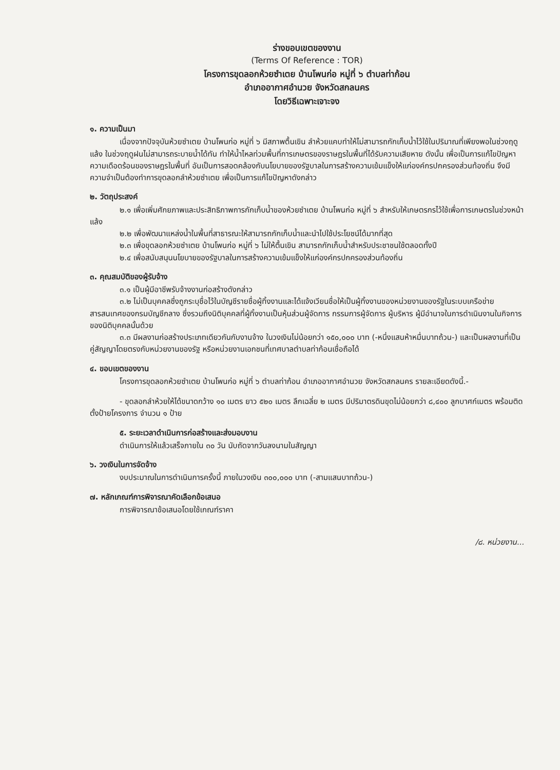ร่างขอบเขตของงาน
(Terms Of Reference : TOR)
โครงการขุดลอกห้วยซำเตย บ้านโพนก่อ หมู่ที่ ๖ ตำบลท่าก้อน
อำเภออากาศอำนวย จังหวัดสกลนคร
โดยวิธีเฉพาะเจาะจง
๑. ความเป็นมา
เนื่องจากปัจจุบันห้วยซำเตย บ้านโพนก่อ หมู่ที่ ๖ มีสภาพตื้นเขิน ลำห้วยแคบทำให้ไม่สามารถกักเก็บน้ำไว้ใช้ในปริมาณที่เพียงพอในช่วงฤดูแล้ง ในช่วงฤดูฝนไม่สามารถระบายน้ำได้ทัน ทำให้น้ำไหลท่วมพื้นที่การเกษตรของราษฎรในพื้นที่ได้รับความเสียหาย ดังนั้น เพื่อเป็นการแก้ไขปัญหาความเดือดร้อนของราษฎรในพื้นที่ อันเป็นการสอดคล้องกับนโยบายของรัฐบาลในการสร้างความเข้มแข็งให้แก่องค์กรปกครองส่วนท้องถิ่น จึงมีความจำเป็นต้องทำการขุดลอกลำห้วยซำเตย เพื่อเป็นการแก้ไขปัญหาดังกล่าว
๒. วัตถุประสงค์
๒.๑ เพื่อเพิ่มศักยภาพและประสิทธิภาพการกักเก็บน้ำของห้วยซำเตย บ้านโพนก่อ หมู่ที่ ๖ สำหรับให้เกษตรกรไว้ใช้เพื่อการเกษตรในช่วงหน้าแล้ง
๒.๒ เพื่อพัฒนาแหล่งน้ำในพื้นที่สาธารณะให้สามารถกักเก็บน้ำและนำไปใช้ประโยชน์ได้มากที่สุด
๒.๓ เพื่อขุดลอกห้วยซำเตย บ้านโพนก่อ หมู่ที่ ๖ ไม่ให้ตื้นเขิน สามารถกักเก็บน้ำสำหรับประชาชนใช้ตลอดทั้งปี
๒.๔ เพื่อสนับสนุนนโยบายของรัฐบาลในการสร้างความเข้มแข็งให้แก่องค์กรปกครองส่วนท้องถิ่น
๓. คุณสมบัติของผู้รับจ้าง
๓.๑ เป็นผู้มีอาชีพรับจ้างงานก่อสร้างดังกล่าว
๓.๒ ไม่เป็นบุคคลซึ่งถูกระบุชื่อไว้ในบัญชีรายชื่อผู้ทิ้งงานและได้แจ้งเวียนชื่อให้เป็นผู้ทิ้งงานของหน่วยงานของรัฐในระบบเครือข่ายสารสนเทศของกรมบัญชีกลาง ซึ่งรวมถึงนิติบุคคลที่ผู้ทิ้งงานเป็นหุ้นส่วนผู้จัดการ กรรมการผู้จัดการ ผู้บริหาร ผู้มีอำนาจในการดำเนินงานในกิจการของนิติบุคคลนั้นด้วย
๓.๓ มีผลงานก่อสร้างประเภทเดียวกันกับงานจ้าง ในวงเงินไม่น้อยกว่า ๑๕๐,๐๐๐ บาท (-หนึ่งแสนห้าหมื่นบาทถ้วน-) และเป็นผลงานที่เป็นคู่สัญญาโดยตรงกับหน่วยงานของรัฐ หรือหน่วยงานเอกชนที่เทศบาลตำบลท่าก้อนเชื่อถือได้
๔. ขอบเขตของงาน
โครงการขุดลอกห้วยซำเตย บ้านโพนก่อ หมู่ที่ ๖ ตำบลท่าก้อน อำเภออากาศอำนวย จังหวัดสกลนคร รายละเอียดดังนี้.-
- ขุดลอกลำห้วยให้ได้ขนาดกว้าง ๑๐ เมตร ยาว ๕๒๐ เมตร ลึกเฉลี่ย ๒ เมตร มีปริมาตรดินขุดไม่น้อยกว่า ๘,๔๐๐ ลูกบาศก์เมตร พร้อมติดตั้งป้ายโครงการ จำนวน ๑ ป้าย
๕. ระยะเวลาดำเนินการก่อสร้างและส่งมอบงาน
ดำเนินการให้แล้วเสร็จภายใน ๓๐ วัน นับถัดจากวันลงนามในสัญญา
๖. วงเงินในการจัดจ้าง
งบประมาณในการดำเนินการครั้งนี้ ภายในวงเงิน ๓๐๐,๐๐๐ บาท (-สามแสนบาทถ้วน-)
๗. หลักเกณฑ์การพิจารณาคัดเลือกข้อเสนอ
การพิจารณาข้อเสนอโดยใช้เกณฑ์ราคา
/๘. หน่วยงาน...